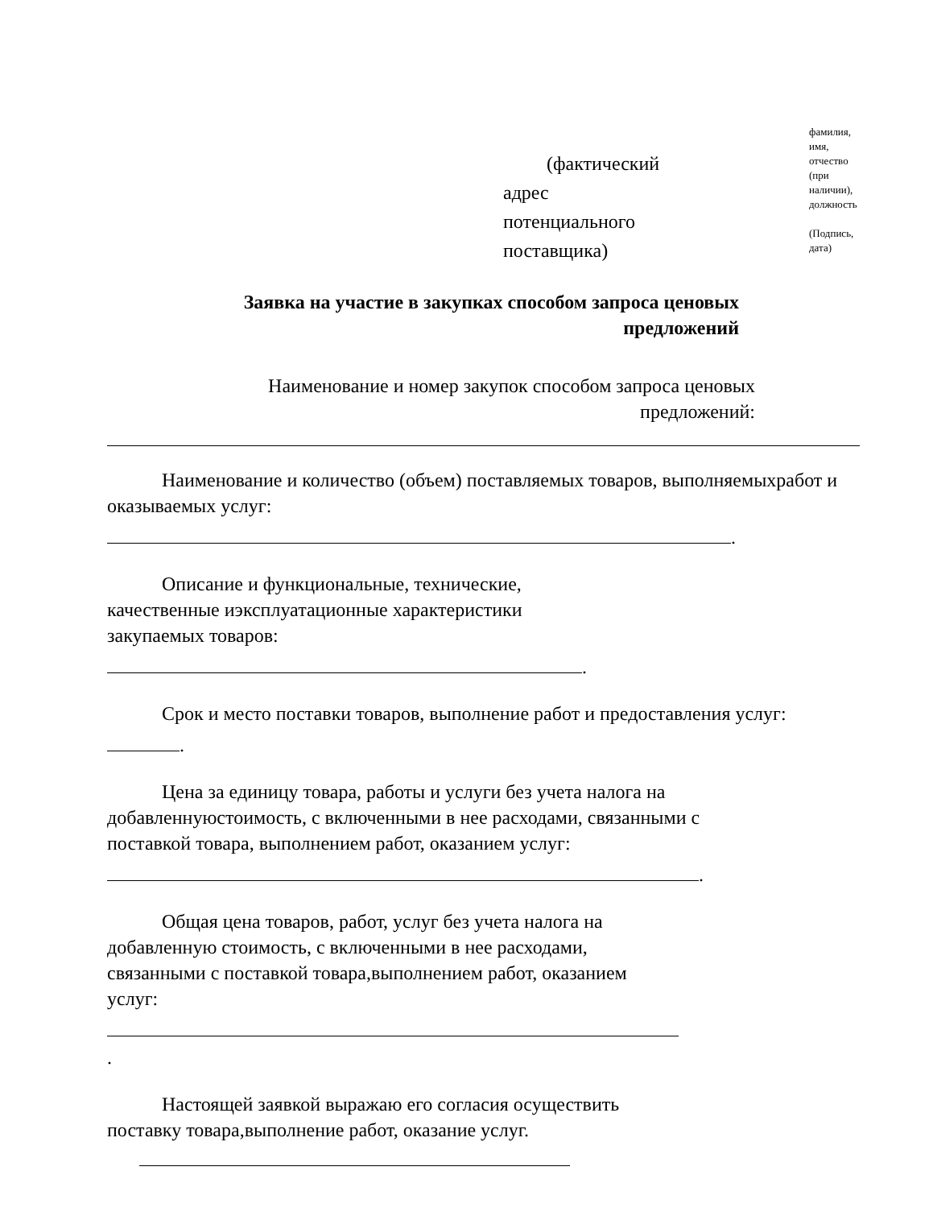(фактический
адрес
потенциального
поставщика)
фамилия,
имя,
отчество
(при
наличии),
должность
(Подпись,
дата)
Заявка на участие в закупках способом запроса ценовых предложений
Наименование и номер закупок способом запроса ценовых предложений:
Наименование и количество (объем) поставляемых товаров, выполняемыхработ и оказываемых услуг:
.
Описание и функциональные, технические, качественные иэксплуатационные характеристики закупаемых товаров:
.
Срок и место поставки товаров, выполнение работ и предоставления услуг:
.
Цена за единицу товара, работы и услуги без учета налога на добавленнуюстоимость, с включенными в нее расходами, связанными с поставкой товара, выполнением работ, оказанием услуг:
.
Общая цена товаров, работ, услуг без учета налога на добавленную стоимость, с включенными в нее расходами, связанными с поставкой товара,выполнением работ, оказанием
услуг:
.
Настоящей заявкой выражаю его согласия осуществить поставку товара,выполнение работ, оказание услуг.